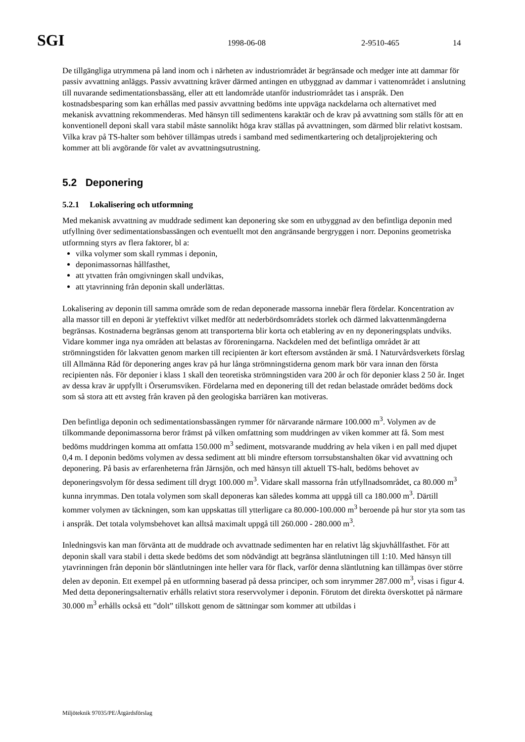SGI 1998-06-08 2-9510-465 14
De tillgängliga utrymmena på land inom och i närheten av industriområdet är begränsade och medger inte att dammar för passiv avvattning anläggs. Passiv avvattning kräver därmed antingen en utbyggnad av dammar i vattenområdet i anslutning till nuvarande sedimentationsbassäng, eller att ett landområde utanför industriområdet tas i anspråk. Den kostnadsbesparing som kan erhållas med passiv avvattning bedöms inte uppväga nackdelarna och alternativet med mekanisk avvattning rekommenderas. Med hänsyn till sedimentens karaktär och de krav på avvattning som ställs för att en konventionell deponi skall vara stabil måste sannolikt höga krav ställas på avvattningen, som därmed blir relativt kostsam. Vilka krav på TS-halter som behöver tillämpas utreds i samband med sedimentkartering och detaljprojektering och kommer att bli avgörande för valet av avvattningsutrustning.
5.2 Deponering
5.2.1 Lokalisering och utformning
Med mekanisk avvattning av muddrade sediment kan deponering ske som en utbyggnad av den befintliga deponin med utfyllning över sedimentationsbassängen och eventuellt mot den angränsande bergryggen i norr. Deponins geometriska utformning styrs av flera faktorer, bl a:
vilka volymer som skall rymmas i deponin,
deponimassornas hållfasthet,
att ytvatten från omgivningen skall undvikas,
att ytavrinning från deponin skall underlättas.
Lokalisering av deponin till samma område som de redan deponerade massorna innebär flera fördelar. Koncentration av alla massor till en deponi är yteffektivt vilket medför att nederbördsområdets storlek och därmed lakvattenmängderna begränsas. Kostnaderna begränsas genom att transporterna blir korta och etablering av en ny deponeringsplats undviks. Vidare kommer inga nya områden att belastas av föroreningarna. Nackdelen med det befintliga området är att strömningstiden för lakvatten genom marken till recipienten är kort eftersom avstånden är små. I Naturvårdsverkets förslag till Allmänna Råd för deponering anges krav på hur långa strömningstiderna genom mark bör vara innan den första recipienten nås. För deponier i klass 1 skall den teoretiska strömningstiden vara 200 år och för deponier klass 2 50 år. Inget av dessa krav är uppfyllt i Örserumsviken. Fördelarna med en deponering till det redan belastade området bedöms dock som så stora att ett avsteg från kraven på den geologiska barriären kan motiveras.
Den befintliga deponin och sedimentationsbassängen rymmer för närvarande närmare 100.000 m<sup>3</sup>. Volymen av de tilkommande deponimassorna beror främst på vilken omfattning som muddringen av viken kommer att få. Som mest bedöms muddringen komma att omfatta 150.000 m<sup>3</sup> sediment, motsvarande muddring av hela viken i en pall med djupet 0,4 m. I deponin bedöms volymen av dessa sediment att bli mindre eftersom torrsubstanshalten ökar vid avvattning och deponering. På basis av erfarenheterna från Järnsjön, och med hänsyn till aktuell TS-halt, bedöms behovet av deponeringsvolym för dessa sediment till drygt 100.000 m<sup>3</sup>. Vidare skall massorna från utfyllnadsområdet, ca 80.000 m<sup>3</sup> kunna inrymmas. Den totala volymen som skall deponeras kan således komma att uppgå till ca 180.000 m<sup>3</sup>. Därtill kommer volymen av täckningen, som kan uppskattas till ytterligare ca 80.000-100.000 m<sup>3</sup> beroende på hur stor yta som tas i anspråk. Det totala volymsbehovet kan alltså maximalt uppgå till 260.000 - 280.000 m<sup>3</sup>.
Inledningsvis kan man förvänta att de muddrade och avvattnade sedimenten har en relativt låg skjuvhållfasthet. För att deponin skall vara stabil i detta skede bedöms det som nödvändigt att begränsa släntlutningen till 1:10. Med hänsyn till ytavrinningen från deponin bör släntlutningen inte heller vara för flack, varför denna släntlutning kan tillämpas över större delen av deponin. Ett exempel på en utformning baserad på dessa principer, och som inrymmer 287.000 m<sup>3</sup>, visas i figur 4. Med detta deponeringsalternativ erhålls relativt stora reservvolymer i deponin. Förutom det direkta överskottet på närmare 30.000 m<sup>3</sup> erhålls också ett ”dolt” tillskott genom de sättningar som kommer att utbildas i
Miljöteknik 97035/PE/Åtgärdsförslag